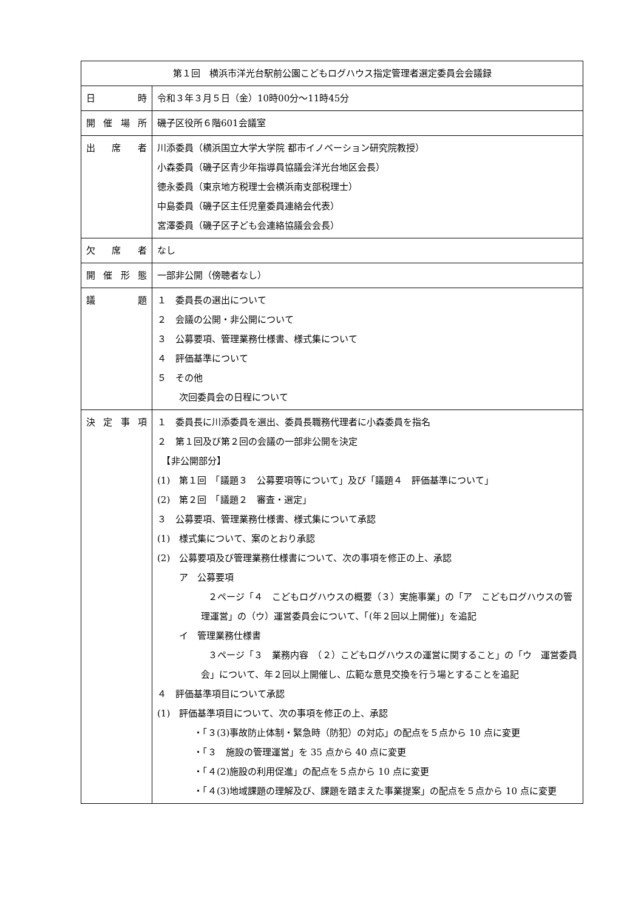| 第１回 横浜市洋光台駅前公園こどもログハウス指定管理者選定委員会会議録 | |
| --- | --- |
| 日 時 | 令和３年３月５日（金）10時00分～11時45分 |
| 開催場所 | 磯子区役所６階601会議室 |
| 出 席 者 | 川添委員（横浜国立大学大学院 都市イノベーション研究院教授） 小森委員（磯子区青少年指導員協議会洋光台地区会長） 徳永委員（東京地方税理士会横浜南支部税理士） 中島委員（磯子区主任児童委員連絡会代表） 宮澤委員（磯子区子ども会連絡協議会会長） |
| 欠 席 者 | なし |
| 開催形態 | 一部非公開（傍聴者なし） |
| 議 題 | １ 委員長の選出について ２ 会議の公開・非公開について ３ 公募要項、管理業務仕様書、様式集について ４ 評価基準について ５ その他 次回委員会の日程について |
| 決定事項 | １ 委員長に川添委員を選出、委員長職務代理者に小森委員を指名 ２ 第１回及び第２回の会議の一部非公開を決定 【非公開部分】 (1) 第１回 「議題３ 公募要項等について」及び「議題４ 評価基準について」 (2) 第２回 「議題２ 審査・選定」 ３ 公募要項、管理業務仕様書、様式集について承認 (1) 様式集について、案のとおり承認 (2) 公募要項及び管理業務仕様書について、次の事項を修正の上、承認 ア 公募要項 ２ページ「４ こどもログハウスの概要（３）実施事業」の「ア こどもログハウスの管理運営」の（ウ）運営委員会について、「(年２回以上開催)」を追記 イ 管理業務仕様書 ３ページ「３ 業務内容 （２）こどもログハウスの運営に関すること」の「ウ 運営委員会」について、年２回以上開催し、広範な意見交換を行う場とすることを追記 ４ 評価基準項目について承認 (1) 評価基準項目について、次の事項を修正の上、承認 ・「３(3)事故防止体制・緊急時（防犯）の対応」の配点を５点から 10 点に変更 ・「３ 施設の管理運営」を 35 点から 40 点に変更 ・「４(2)施設の利用促進」の配点を５点から 10 点に変更 ・「４(3)地域課題の理解及び、課題を踏まえた事業提案」の配点を５点から 10 点に変更 |